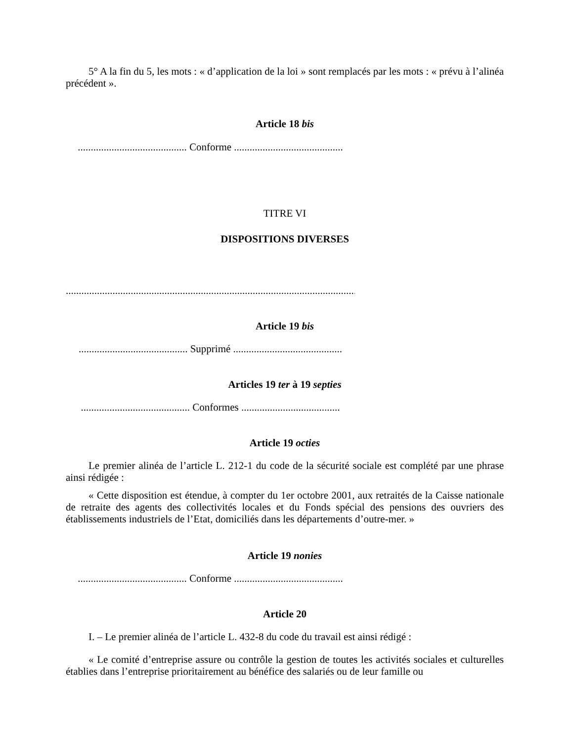5° A la fin du 5, les mots : « d’application de la loi » sont remplacés par les mots : « prévu à l’alinéa précédent ».
Article 18 bis
.......................................... Conforme ..........................................
TITRE VI
DISPOSITIONS DIVERSES
..................................................................................................................
Article 19 bis
.......................................... Supprimé ..........................................
Articles 19 ter à 19 septies
.......................................... Conformes ......................................
Article 19 octies
Le premier alinéa de l’article L. 212-1 du code de la sécurité sociale est complété par une phrase ainsi rédigée :
« Cette disposition est étendue, à compter du 1er octobre 2001, aux retraités de la Caisse nationale de retraite des agents des collectivités locales et du Fonds spécial des pensions des ouvriers des établissements industriels de l’Etat, domiciliés dans les départements d’outre-mer. »
Article 19 nonies
.......................................... Conforme ..........................................
Article 20
I. – Le premier alinéa de l’article L. 432-8 du code du travail est ainsi rédigé :
« Le comité d’entreprise assure ou contrôle la gestion de toutes les activités sociales et culturelles établies dans l’entreprise prioritairement au bénéfice des salariés ou de leur famille ou